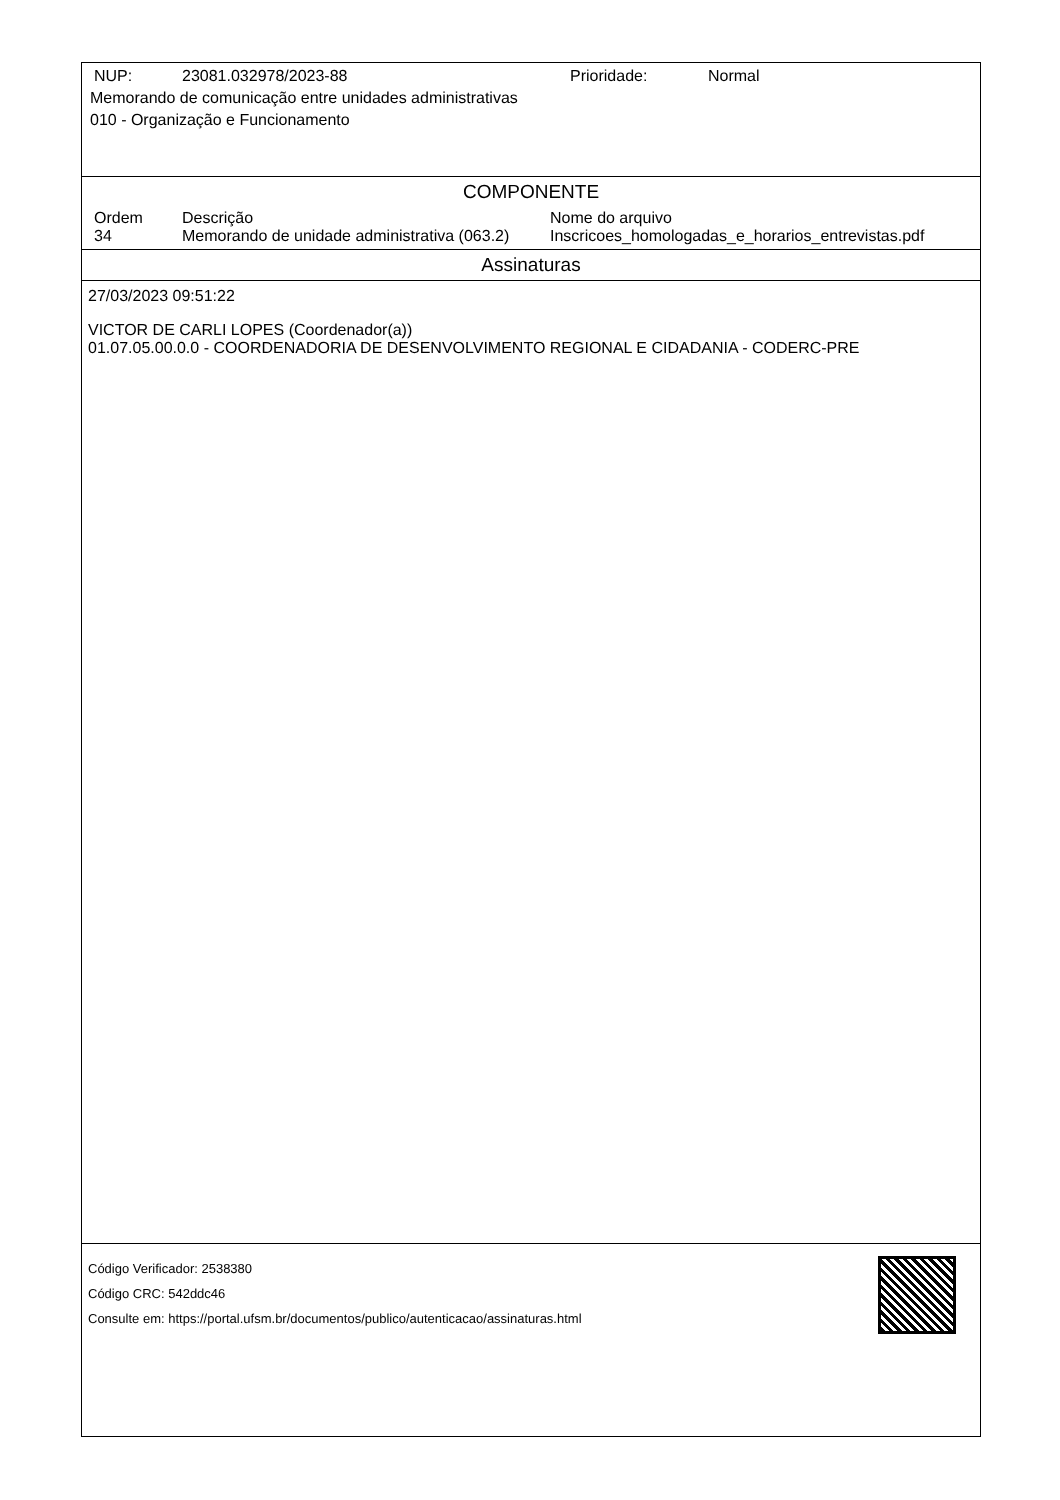| NUP: | 23081.032978/2023-88 | Prioridade: | Normal |
Memorando de comunicação entre unidades administrativas
010 - Organização e Funcionamento
COMPONENTE
| Ordem | Descrição | Nome do arquivo |
| 34 | Memorando de unidade administrativa (063.2) | Inscricoes_homologadas_e_horarios_entrevistas.pdf |
Assinaturas
27/03/2023 09:51:22
VICTOR DE CARLI LOPES (Coordenador(a))
01.07.05.00.0.0 - COORDENADORIA DE DESENVOLVIMENTO REGIONAL E CIDADANIA - CODERC-PRE
Código Verificador: 2538380
Código CRC: 542ddc46
Consulte em: https://portal.ufsm.br/documentos/publico/autenticacao/assinaturas.html